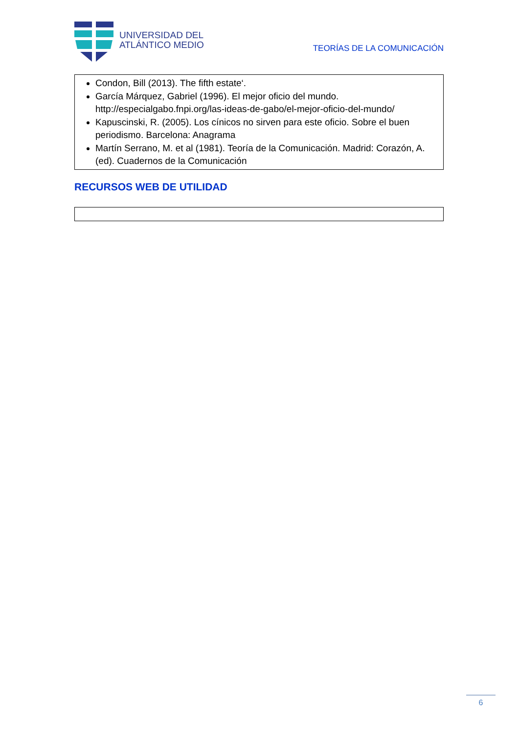UNIVERSIDAD DEL
ATLÁNTICO MEDIO
TEORÍAS DE LA COMUNICACIÓN
Condon, Bill (2013). The fifth estate‘.
García Márquez, Gabriel (1996). El mejor oficio del mundo. http://especialgabo.fnpi.org/las-ideas-de-gabo/el-mejor-oficio-del-mundo/
Kapuscinski, R. (2005). Los cínicos no sirven para este oficio. Sobre el buen periodismo. Barcelona: Anagrama
Martín Serrano, M. et al (1981). Teoría de la Comunicación. Madrid: Corazón, A. (ed). Cuadernos de la Comunicación
RECURSOS WEB DE UTILIDAD
6